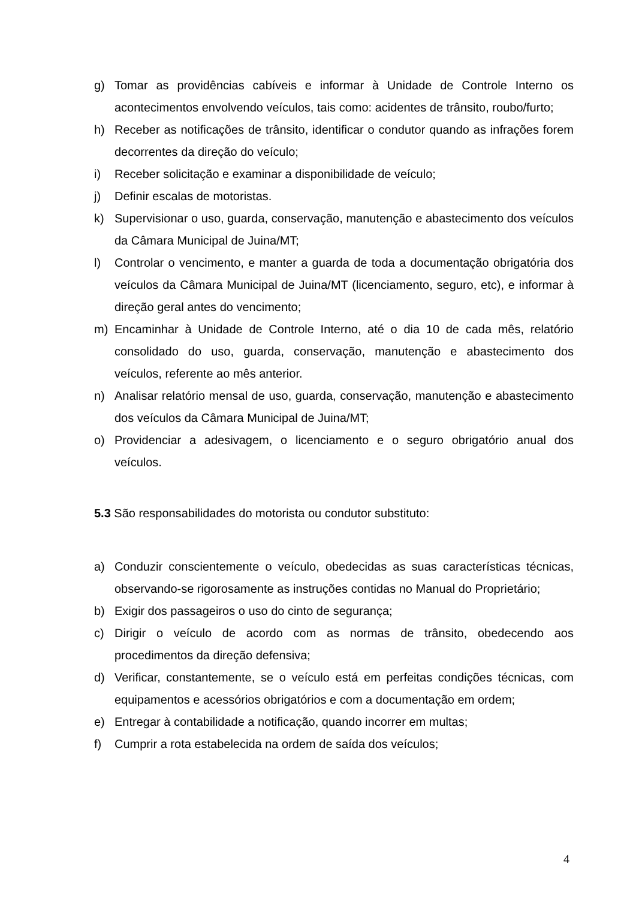g) Tomar as providências cabíveis e informar à Unidade de Controle Interno os acontecimentos envolvendo veículos, tais como: acidentes de trânsito, roubo/furto;
h) Receber as notificações de trânsito, identificar o condutor quando as infrações forem decorrentes da direção do veículo;
i) Receber solicitação e examinar a disponibilidade de veículo;
j) Definir escalas de motoristas.
k) Supervisionar o uso, guarda, conservação, manutenção e abastecimento dos veículos da Câmara Municipal de Juina/MT;
l) Controlar o vencimento, e manter a guarda de toda a documentação obrigatória dos veículos da Câmara Municipal de Juina/MT (licenciamento, seguro, etc), e informar à direção geral antes do vencimento;
m) Encaminhar à Unidade de Controle Interno, até o dia 10 de cada mês, relatório consolidado do uso, guarda, conservação, manutenção e abastecimento dos veículos, referente ao mês anterior.
n) Analisar relatório mensal de uso, guarda, conservação, manutenção e abastecimento dos veículos da Câmara Municipal de Juina/MT;
o) Providenciar a adesivagem, o licenciamento e o seguro obrigatório anual dos veículos.
5.3 São responsabilidades do motorista ou condutor substituto:
a) Conduzir conscientemente o veículo, obedecidas as suas características técnicas, observando-se rigorosamente as instruções contidas no Manual do Proprietário;
b) Exigir dos passageiros o uso do cinto de segurança;
c) Dirigir o veículo de acordo com as normas de trânsito, obedecendo aos procedimentos da direção defensiva;
d) Verificar, constantemente, se o veículo está em perfeitas condições técnicas, com equipamentos e acessórios obrigatórios e com a documentação em ordem;
e) Entregar à contabilidade a notificação, quando incorrer em multas;
f) Cumprir a rota estabelecida na ordem de saída dos veículos;
4